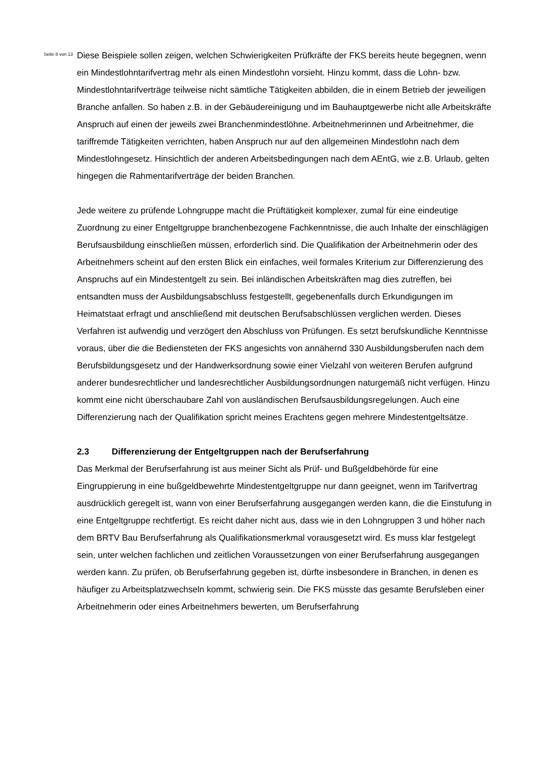Seite 8 von 13
Diese Beispiele sollen zeigen, welchen Schwierigkeiten Prüfkräfte der FKS bereits heute begegnen, wenn ein Mindestlohntarifvertrag mehr als einen Mindestlohn vorsieht. Hinzu kommt, dass die Lohn- bzw. Mindestlohntarifverträge teilweise nicht sämtliche Tätigkeiten abbilden, die in einem Betrieb der jeweiligen Branche anfallen. So haben z.B. in der Gebäudereinigung und im Bauhauptgewerbe nicht alle Arbeitskräfte Anspruch auf einen der jeweils zwei Branchenmindestlöhne. Arbeitnehmerinnen und Arbeitnehmer, die tariffremde Tätigkeiten verrichten, haben Anspruch nur auf den allgemeinen Mindestlohn nach dem Mindestlohngesetz. Hinsichtlich der anderen Arbeitsbedingungen nach dem AEntG, wie z.B. Urlaub, gelten hingegen die Rahmentarifverträge der beiden Branchen.
Jede weitere zu prüfende Lohngruppe macht die Prüftätigkeit komplexer, zumal für eine eindeutige Zuordnung zu einer Entgeltgruppe branchenbezogene Fachkenntnisse, die auch Inhalte der einschlägigen Berufsausbildung einschließen müssen, erforderlich sind. Die Qualifikation der Arbeitnehmerin oder des Arbeitnehmers scheint auf den ersten Blick ein einfaches, weil formales Kriterium zur Differenzierung des Anspruchs auf ein Mindestentgelt zu sein. Bei inländischen Arbeitskräften mag dies zutreffen, bei entsandten muss der Ausbildungsabschluss festgestellt, gegebenenfalls durch Erkundigungen im Heimatstaat erfragt und anschließend mit deutschen Berufsabschlüssen verglichen werden. Dieses Verfahren ist aufwendig und verzögert den Abschluss von Prüfungen. Es setzt berufskundliche Kenntnisse voraus, über die die Bediensteten der FKS angesichts von annähernd 330 Ausbildungsberufen nach dem Berufsbildungsgesetz und der Handwerksordnung sowie einer Vielzahl von weiteren Berufen aufgrund anderer bundesrechtlicher und landesrechtlicher Ausbildungsordnungen naturgemäß nicht verfügen. Hinzu kommt eine nicht überschaubare Zahl von ausländischen Berufsausbildungsregelungen. Auch eine Differenzierung nach der Qualifikation spricht meines Erachtens gegen mehrere Mindestentgeltsätze.
2.3 Differenzierung der Entgeltgruppen nach der Berufserfahrung
Das Merkmal der Berufserfahrung ist aus meiner Sicht als Prüf- und Bußgeldbehörde für eine Eingruppierung in eine bußgeldbewehrte Mindestentgeltgruppe nur dann geeignet, wenn im Tarifvertrag ausdrücklich geregelt ist, wann von einer Berufserfahrung ausgegangen werden kann, die die Einstufung in eine Entgeltgruppe rechtfertigt. Es reicht daher nicht aus, dass wie in den Lohngruppen 3 und höher nach dem BRTV Bau Berufserfahrung als Qualifikationsmerkmal vorausgesetzt wird. Es muss klar festgelegt sein, unter welchen fachlichen und zeitlichen Voraussetzungen von einer Berufserfahrung ausgegangen werden kann. Zu prüfen, ob Berufserfahrung gegeben ist, dürfte insbesondere in Branchen, in denen es häufiger zu Arbeitsplatzwechseln kommt, schwierig sein. Die FKS müsste das gesamte Berufsleben einer Arbeitnehmerin oder eines Arbeitnehmers bewerten, um Berufserfahrung